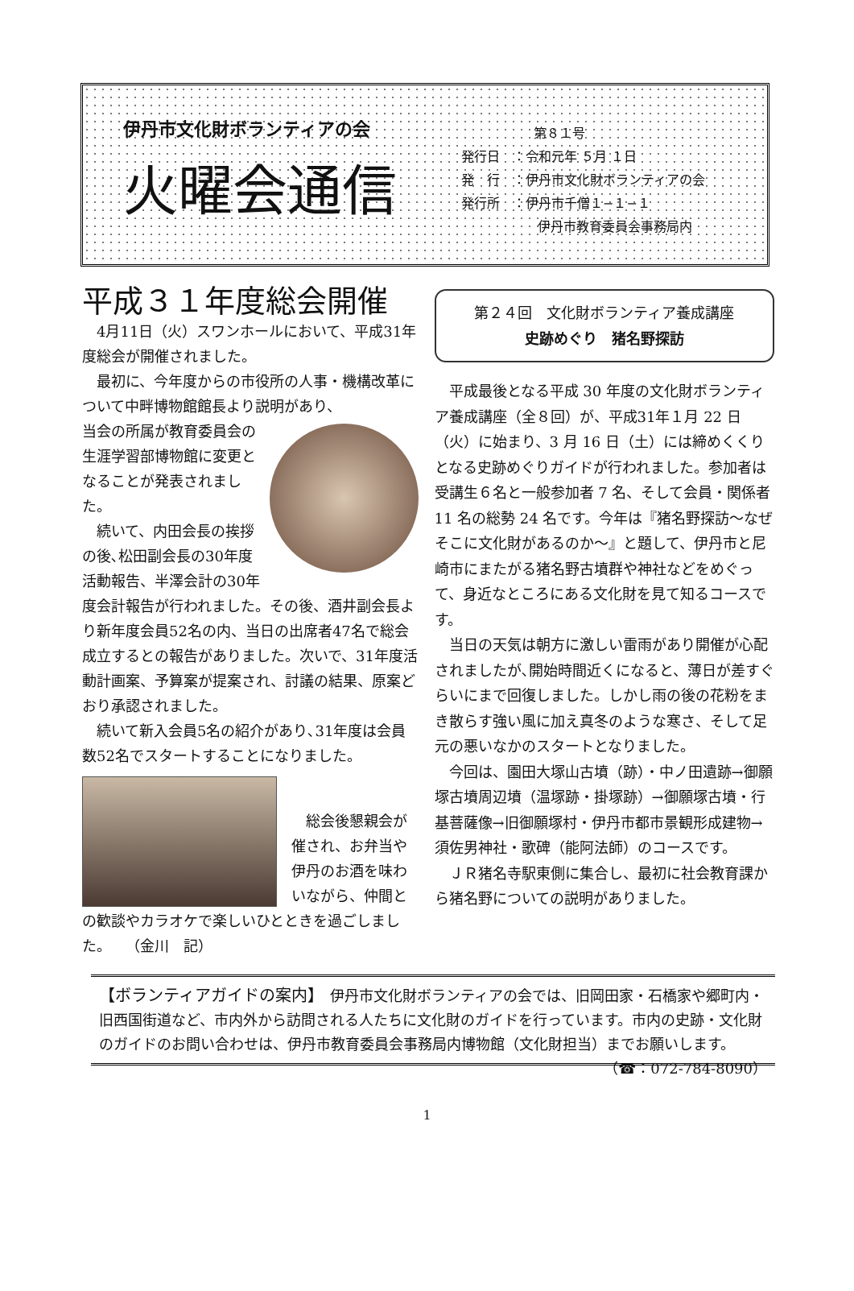伊丹市文化財ボランティアの会
火曜会通信
第８１号
発行日　：令和元年 ５月 １日
発　行　：伊丹市文化財ボランティアの会
発行所　：伊丹市千僧１−１−１
伊丹市教育委員会事務局内
平成３１年度総会開催
4月11日（火）スワンホールにおいて、平成31年度総会が開催されました。
最初に、今年度からの市役所の人事・機構改革について中畔博物館館長より説明があり、
当会の所属が教育委員会の生涯学習部博物館に変更となることが発表されました。
続いて、内田会長の挨拶の後､松田副会長の30年度活動報告、半澤会計の30年度会計報告が行われました。その後、酒井副会長より新年度会員52名の内、当日の出席者47名で総会成立するとの報告がありました。次いで、31年度活動計画案、予算案が提案され、討議の結果、原案どおり承認されました。
続いて新入会員5名の紹介があり､31年度は会員数52名でスタートすることになりました。
総会後懇親会が催され、お弁当や伊丹のお酒を味わいながら、仲間との歓談やカラオケで楽しいひとときを過ごしました。　　（金川　記）
第２４回　文化財ボランティア養成講座
史跡めぐり　猪名野探訪
平成最後となる平成 30 年度の文化財ボランティア養成講座（全８回）が、平成31年１月 22 日（火）に始まり、3 月 16 日（土）には締めくくりとなる史跡めぐりガイドが行われました。参加者は受講生６名と一般参加者 7 名、そして会員・関係者 11 名の総勢 24 名です。今年は『猪名野探訪〜なぜそこに文化財があるのか〜』と題して、伊丹市と尼崎市にまたがる猪名野古墳群や神社などをめぐって、身近なところにある文化財を見て知るコースです。
当日の天気は朝方に激しい雷雨があり開催が心配されましたが､開始時間近くになると、薄日が差すぐらいにまで回復しました。しかし雨の後の花粉をまき散らす強い風に加え真冬のような寒さ、そして足元の悪いなかのスタートとなりました。
今回は、園田大塚山古墳（跡）・中ノ田遺跡→御願塚古墳周辺墳（温塚跡・掛塚跡）→御願塚古墳・行基菩薩像→旧御願塚村・伊丹市都市景観形成建物→須佐男神社・歌碑（能阿法師）のコースです。
ＪＲ猪名寺駅東側に集合し、最初に社会教育課から猪名野についての説明がありました。
【ボランティアガイドの案内】　伊丹市文化財ボランティアの会では、旧岡田家・石橋家や郷町内・旧西国街道など、市内外から訪問される人たちに文化財のガイドを行っています。市内の史跡・文化財のガイドのお問い合わせは、伊丹市教育委員会事務局内博物館（文化財担当）までお願いします。 （☎：072-784-8090）
1